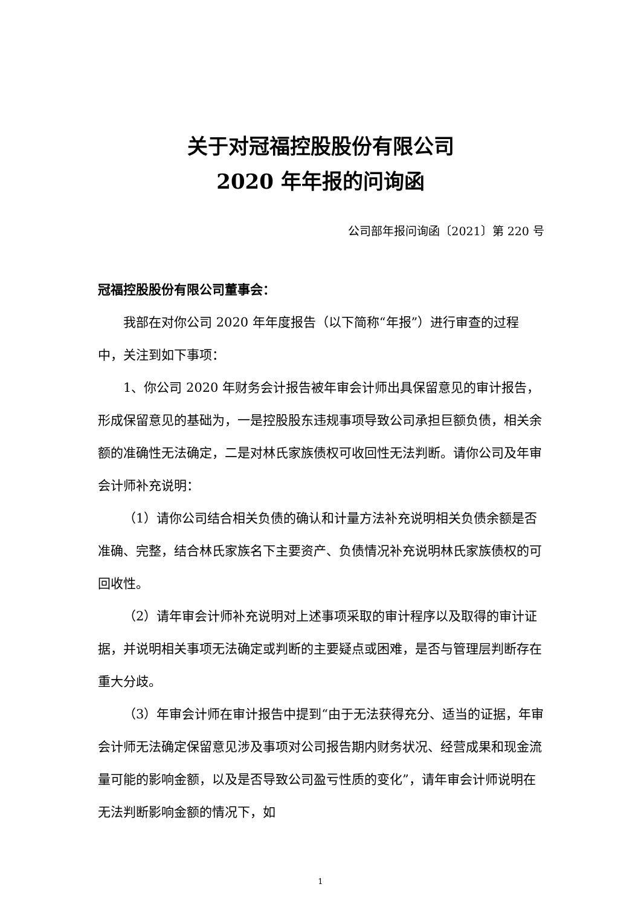关于对冠福控股股份有限公司
2020 年年报的问询函
公司部年报问询函〔2021〕第 220 号
冠福控股股份有限公司董事会：
我部在对你公司 2020 年年度报告（以下简称“年报”）进行审查的过程中，关注到如下事项：
1、你公司 2020 年财务会计报告被年审会计师出具保留意见的审计报告，形成保留意见的基础为，一是控股股东违规事项导致公司承担巨额负债，相关余额的准确性无法确定，二是对林氏家族债权可收回性无法判断。请你公司及年审会计师补充说明：
（1）请你公司结合相关负债的确认和计量方法补充说明相关负债余额是否准确、完整，结合林氏家族名下主要资产、负债情况补充说明林氏家族债权的可回收性。
（2）请年审会计师补充说明对上述事项采取的审计程序以及取得的审计证据，并说明相关事项无法确定或判断的主要疑点或困难，是否与管理层判断存在重大分歧。
（3）年审会计师在审计报告中提到“由于无法获得充分、适当的证据，年审会计师无法确定保留意见涉及事项对公司报告期内财务状况、经营成果和现金流量可能的影响金额，以及是否导致公司盈亏性质的变化”，请年审会计师说明在无法判断影响金额的情况下，如
1